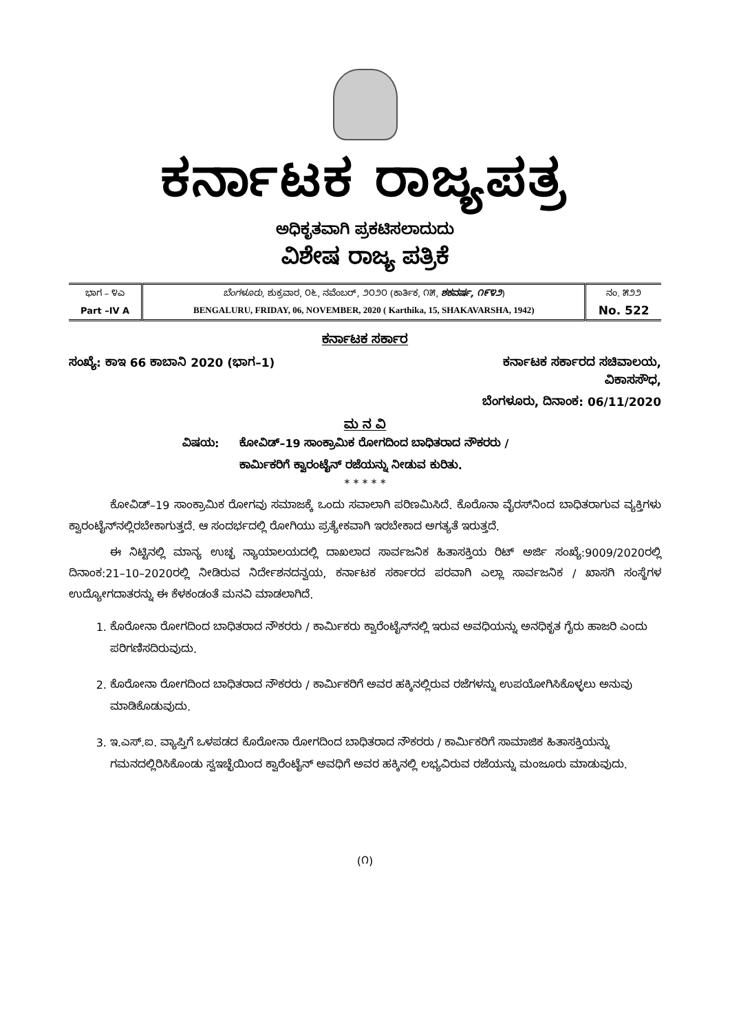ಕರ್ನಾಟಕ ರಾಜ್ಯಪತ್ರ
ಅಧಿಕೃತವಾಗಿ ಪ್ರಕಟಿಸಲಾದುದು
ವಿಶೇಷ ರಾಜ್ಯ ಪತ್ರಿಕೆ
| ಭಾಗ – ೪ಎ | ಬೆಂಗಳೂರು, ಶುಕ್ರವಾರ, ೦೬, ನವೆಂಬರ್, ೨೦೨೦ (ಕಾರ್ತಿಕ, ೧೫, ಶಕವರ್ಷ, ೧೯೪೨ ) | ನಂ. ೫೨೨ |
| Part –IV A | BENGALURU, FRIDAY, 06, NOVEMBER, 2020 ( Karthika, 15, SHAKAVARSHA, 1942) | No. 522 |
ಕರ್ನಾಟಕ ಸರ್ಕಾರ
ಸಂಖ್ಯೆ: ಕಾಇ 66 ಕಾಬಾನಿ 2020 (ಭಾಗ–1) ಕರ್ನಾಟಕ ಸರ್ಕಾರದ ಸಚಿವಾಲಯ,
ವಿಕಾಸಸೌಧ,
ಬೆಂಗಳೂರು, ದಿನಾಂಕ: 06/11/2020
ಮ ನ ವಿ
ವಿಷಯ: ಕೋವಿಡ್–19 ಸಾಂಕ್ರಾಮಿಕ ರೋಗದಿಂದ ಬಾಧಿತರಾದ ನೌಕರರು / ಕಾರ್ಮಿಕರಿಗೆ ಕ್ವಾರಂಟೈನ್ ರಜೆಯನ್ನು ನೀಡುವ ಕುರಿತು.
* * * * *
ಕೋವಿಡ್–19 ಸಾಂಕ್ರಾಮಿಕ ರೋಗವು ಸಮಾಜಕ್ಕೆ ಒಂದು ಸವಾಲಾಗಿ ಪರಿಣಮಿಸಿದೆ. ಕೊರೊನಾ ವೈರಸ್‌ನಿಂದ ಬಾಧಿತರಾಗುವ ವ್ಯಕ್ತಿಗಳು ಕ್ವಾರಂಟೈನ್‌ನಲ್ಲಿರಬೇಕಾಗುತ್ತದೆ. ಆ ಸಂದರ್ಭದಲ್ಲಿ ರೋಗಿಯು ಪ್ರತ್ಯೇಕವಾಗಿ ಇರಬೇಕಾದ ಅಗತ್ಯತೆ ಇರುತ್ತದೆ.
ಈ ನಿಟ್ಟಿನಲ್ಲಿ ಮಾನ್ಯ ಉಚ್ಛ ನ್ಯಾಯಾಲಯದಲ್ಲಿ ದಾಖಲಾದ ಸಾರ್ವಜನಿಕ ಹಿತಾಸಕ್ತಿಯ ರಿಟ್ ಅರ್ಜಿ ಸಂಖ್ಯೆ:9009/2020ರಲ್ಲಿ ದಿನಾಂಕ:21–10–2020ರಲ್ಲಿ ನೀಡಿರುವ ನಿರ್ದೇಶನದನ್ವಯ, ಕರ್ನಾಟಕ ಸರ್ಕಾರದ ಪರವಾಗಿ ಎಲ್ಲಾ ಸಾರ್ವಜನಿಕ / ಖಾಸಗಿ ಸಂಸ್ಥೆಗಳ ಉದ್ಯೋಗದಾತರನ್ನು ಈ ಕೆಳಕಂಡಂತೆ ಮನವಿ ಮಾಡಲಾಗಿದೆ.
1. ಕೊರೋನಾ ರೋಗದಿಂದ ಬಾಧಿತರಾದ ನೌಕರರು / ಕಾರ್ಮಿಕರು ಕ್ವಾರೆಂಟೈನ್‌ನಲ್ಲಿ ಇರುವ ಅವಧಿಯನ್ನು ಅನಧಿಕೃತ ಗೈರು ಹಾಜರಿ ಎಂದು ಪರಿಗಣಿಸದಿರುವುದು.
2. ಕೊರೋನಾ ರೋಗದಿಂದ ಬಾಧಿತರಾದ ನೌಕರರು / ಕಾರ್ಮಿಕರಿಗೆ ಅವರ ಹಕ್ಕಿನಲ್ಲಿರುವ ರಜೆಗಳನ್ನು ಉಪಯೋಗಿಸಿಕೊಳ್ಳಲು ಅನುವು ಮಾಡಿಕೊಡುವುದು.
3. ಇ.ಎಸ್.ಐ. ವ್ಯಾಪ್ತಿಗೆ ಒಳಪಡದ ಕೊರೋನಾ ರೋಗದಿಂದ ಬಾಧಿತರಾದ ನೌಕರರು / ಕಾರ್ಮಿಕರಿಗೆ ಸಾಮಾಜಿಕ ಹಿತಾಸಕ್ತಿಯನ್ನು ಗಮನದಲ್ಲಿರಿಸಿಕೊಂಡು ಸ್ವಇಚ್ಛೆಯಿಂದ ಕ್ವಾರೆಂಟೈನ್ ಅವಧಿಗೆ ಅವರ ಹಕ್ಕಿನಲ್ಲಿ ಲಭ್ಯವಿರುವ ರಜೆಯನ್ನು ಮಂಜೂರು ಮಾಡುವುದು.
(೧)